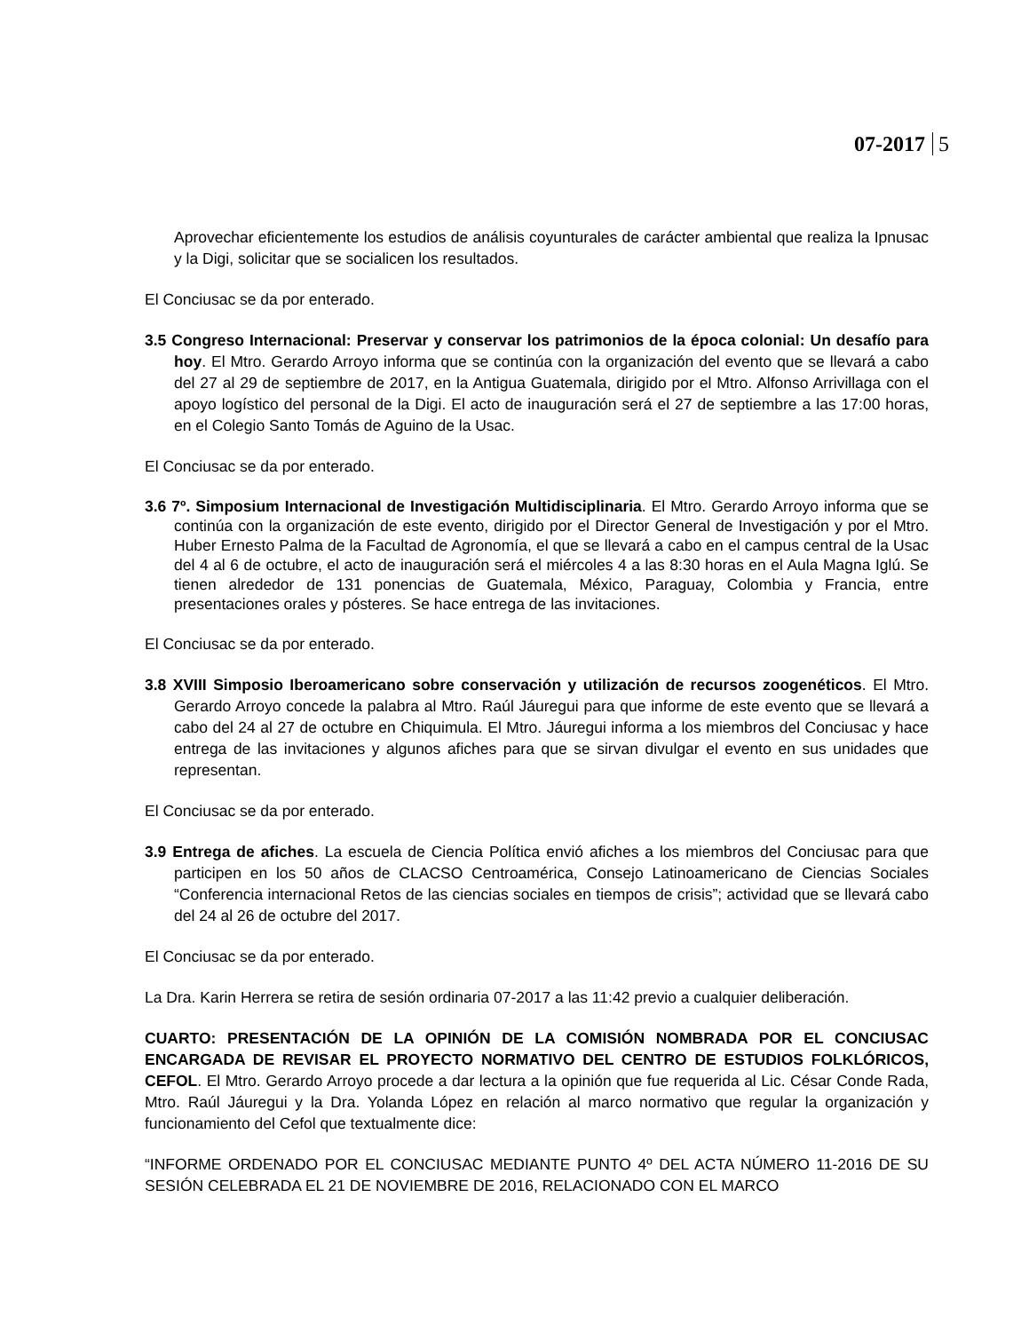07-2017 5
Aprovechar eficientemente los estudios de análisis coyunturales de carácter ambiental que realiza la Ipnusac y la Digi, solicitar que se socialicen los resultados.
El Conciusac se da por enterado.
3.5 Congreso Internacional: Preservar y conservar los patrimonios de la época colonial: Un desafío para hoy. El Mtro. Gerardo Arroyo informa que se continúa con la organización del evento que se llevará a cabo del 27 al 29 de septiembre de 2017, en la Antigua Guatemala, dirigido por el Mtro. Alfonso Arrivillaga con el apoyo logístico del personal de la Digi. El acto de inauguración será el 27 de septiembre a las 17:00 horas, en el Colegio Santo Tomás de Aguino de la Usac.
El Conciusac se da por enterado.
3.6 7º. Simposium Internacional de Investigación Multidisciplinaria. El Mtro. Gerardo Arroyo informa que se continúa con la organización de este evento, dirigido por el Director General de Investigación y por el Mtro. Huber Ernesto Palma de la Facultad de Agronomía, el que se llevará a cabo en el campus central de la Usac del 4 al 6 de octubre, el acto de inauguración será el miércoles 4 a las 8:30 horas en el Aula Magna Iglú. Se tienen alrededor de 131 ponencias de Guatemala, México, Paraguay, Colombia y Francia, entre presentaciones orales y pósteres. Se hace entrega de las invitaciones.
El Conciusac se da por enterado.
3.8 XVIII Simposio Iberoamericano sobre conservación y utilización de recursos zoogenéticos. El Mtro. Gerardo Arroyo concede la palabra al Mtro. Raúl Jáuregui para que informe de este evento que se llevará a cabo del 24 al 27 de octubre en Chiquimula. El Mtro. Jáuregui informa a los miembros del Conciusac y hace entrega de las invitaciones y algunos afiches para que se sirvan divulgar el evento en sus unidades que representan.
El Conciusac se da por enterado.
3.9 Entrega de afiches. La escuela de Ciencia Política envió afiches a los miembros del Conciusac para que participen en los 50 años de CLACSO Centroamérica, Consejo Latinoamericano de Ciencias Sociales “Conferencia internacional Retos de las ciencias sociales en tiempos de crisis”; actividad que se llevará cabo del 24 al 26 de octubre del 2017.
El Conciusac se da por enterado.
La Dra. Karin Herrera se retira de sesión ordinaria 07-2017 a las 11:42 previo a cualquier deliberación.
CUARTO: PRESENTACIÓN DE LA OPINIÓN DE LA COMISIÓN NOMBRADA POR EL CONCIUSAC ENCARGADA DE REVISAR EL PROYECTO NORMATIVO DEL CENTRO DE ESTUDIOS FOLKLÓRICOS, CEFOL. El Mtro. Gerardo Arroyo procede a dar lectura a la opinión que fue requerida al Lic. César Conde Rada, Mtro. Raúl Jáuregui y la Dra. Yolanda López en relación al marco normativo que regular la organización y funcionamiento del Cefol que textualmente dice:
“INFORME ORDENADO POR EL CONCIUSAC MEDIANTE PUNTO 4º DEL ACTA NÚMERO 11-2016 DE SU SESIÓN CELEBRADA EL 21 DE NOVIEMBRE DE 2016, RELACIONADO CON EL MARCO